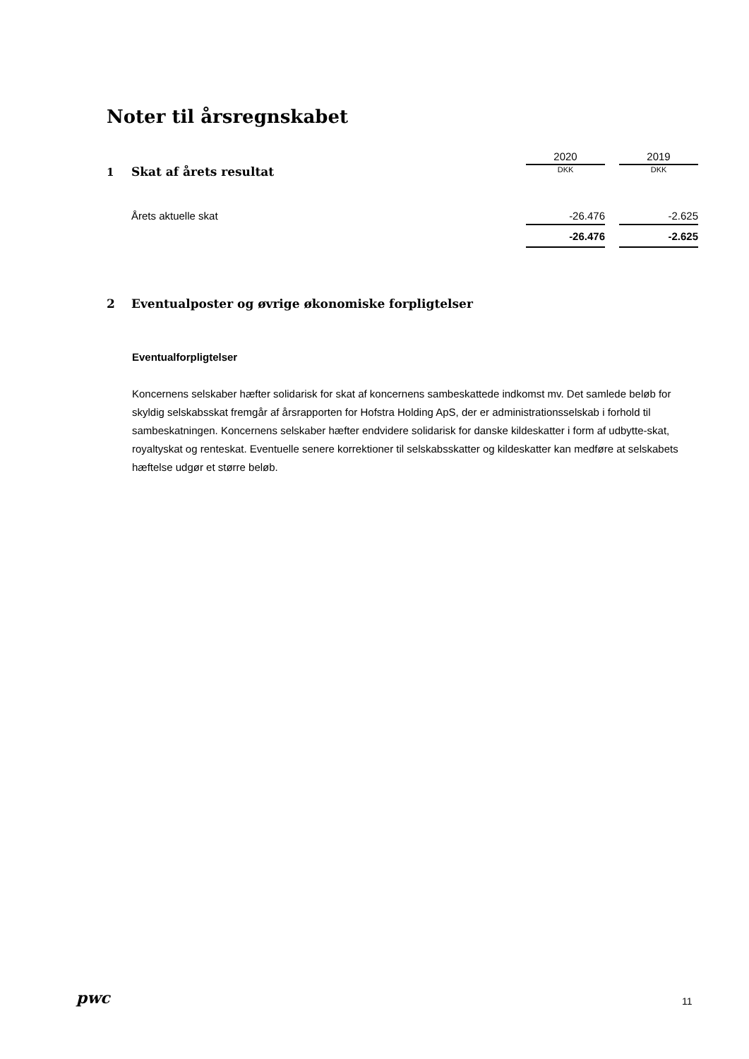Noter til årsregnskabet
| | | 2020 | | 2019 |
| 1 | Skat af årets resultat | DKK | | DKK |
| | Årets aktuelle skat | -26.476 | | -2.625 |
| | | -26.476 | | -2.625 |
2 Eventualposter og øvrige økonomiske forpligtelser
Eventualforpligtelser
Koncernens selskaber hæfter solidarisk for skat af koncernens sambeskattede indkomst mv. Det samlede beløb for skyldig selskabsskat fremgår af årsrapporten for Hofstra Holding ApS, der er administrationsselskab i forhold til sambeskatningen. Koncernens selskaber hæfter endvidere solidarisk for danske kildeskatter i form af udbytte-skat, royaltyskat og renteskat. Eventuelle senere korrektioner til selskabsskatter og kildeskatter kan medføre at selskabets hæftelse udgør et større beløb.
pwc 11